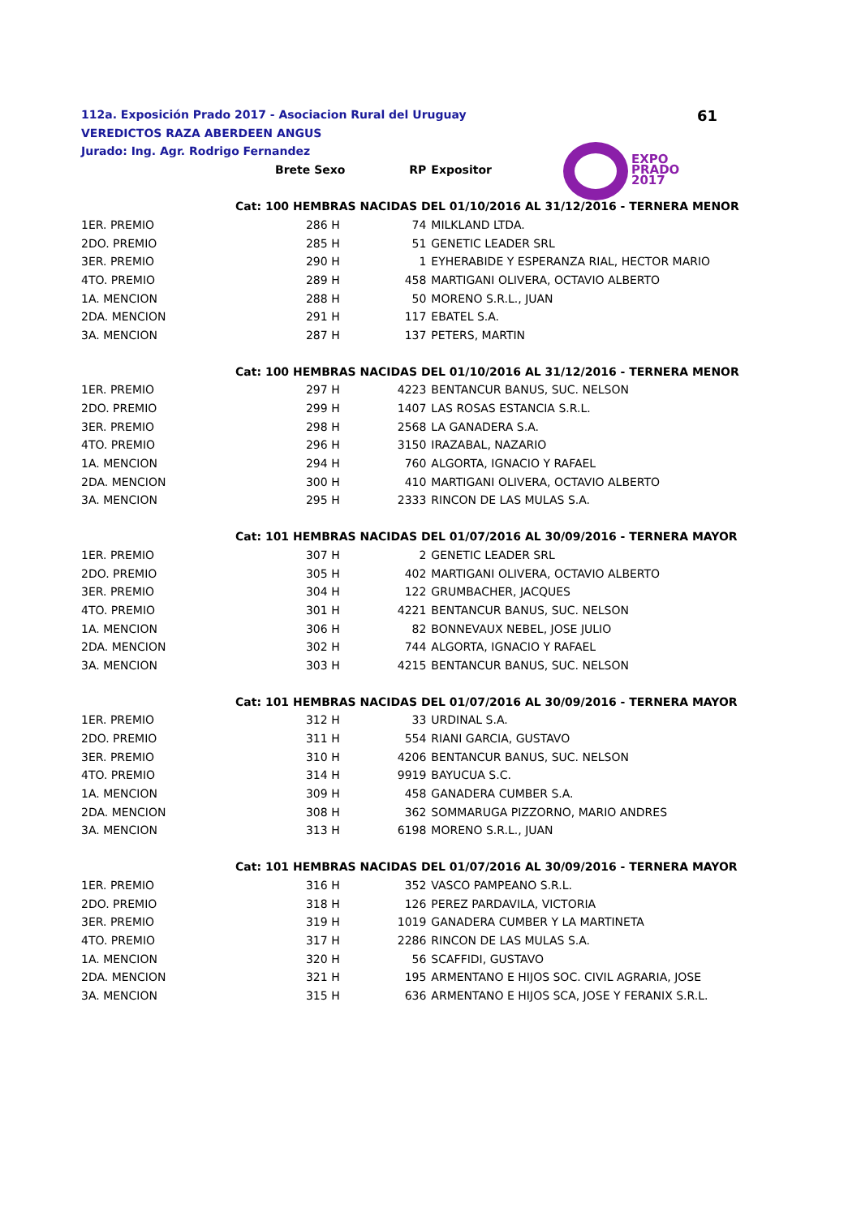61
112a. Exposición Prado 2017 - Asociacion Rural del Uruguay
VEREDICTOS RAZA ABERDEEN ANGUS
Jurado: Ing. Agr. Rodrigo Fernandez
EXPO
PRADO
2017
| | Brete Sexo | | RP | Expositor |
| --- | --- | --- | --- | --- |
| Cat: 100 HEMBRAS NACIDAS DEL 01/10/2016 AL 31/12/2016 - TERNERA MENOR | | | | |
| 1ER. PREMIO | 286 | H | 74 | MILKLAND LTDA. |
| 2DO. PREMIO | 285 | H | 51 | GENETIC LEADER SRL |
| 3ER. PREMIO | 290 | H | 1 | EYHERABIDE Y ESPERANZA RIAL, HECTOR MARIO |
| 4TO. PREMIO | 289 | H | 458 | MARTIGANI OLIVERA, OCTAVIO ALBERTO |
| 1A. MENCION | 288 | H | 50 | MORENO S.R.L., JUAN |
| 2DA. MENCION | 291 | H | 117 | EBATEL S.A. |
| 3A. MENCION | 287 | H | 137 | PETERS, MARTIN |
| Cat: 100 HEMBRAS NACIDAS DEL 01/10/2016 AL 31/12/2016 - TERNERA MENOR | | | | |
| 1ER. PREMIO | 297 | H | 4223 | BENTANCUR BANUS, SUC. NELSON |
| 2DO. PREMIO | 299 | H | 1407 | LAS ROSAS ESTANCIA S.R.L. |
| 3ER. PREMIO | 298 | H | 2568 | LA GANADERA S.A. |
| 4TO. PREMIO | 296 | H | 3150 | IRAZABAL, NAZARIO |
| 1A. MENCION | 294 | H | 760 | ALGORTA, IGNACIO Y RAFAEL |
| 2DA. MENCION | 300 | H | 410 | MARTIGANI OLIVERA, OCTAVIO ALBERTO |
| 3A. MENCION | 295 | H | 2333 | RINCON DE LAS MULAS S.A. |
| Cat: 101 HEMBRAS NACIDAS DEL 01/07/2016 AL 30/09/2016 - TERNERA MAYOR | | | | |
| 1ER. PREMIO | 307 | H | 2 | GENETIC LEADER SRL |
| 2DO. PREMIO | 305 | H | 402 | MARTIGANI OLIVERA, OCTAVIO ALBERTO |
| 3ER. PREMIO | 304 | H | 122 | GRUMBACHER, JACQUES |
| 4TO. PREMIO | 301 | H | 4221 | BENTANCUR BANUS, SUC. NELSON |
| 1A. MENCION | 306 | H | 82 | BONNEVAUX NEBEL, JOSE JULIO |
| 2DA. MENCION | 302 | H | 744 | ALGORTA, IGNACIO Y RAFAEL |
| 3A. MENCION | 303 | H | 4215 | BENTANCUR BANUS, SUC. NELSON |
| Cat: 101 HEMBRAS NACIDAS DEL 01/07/2016 AL 30/09/2016 - TERNERA MAYOR | | | | |
| 1ER. PREMIO | 312 | H | 33 | URDINAL S.A. |
| 2DO. PREMIO | 311 | H | 554 | RIANI GARCIA, GUSTAVO |
| 3ER. PREMIO | 310 | H | 4206 | BENTANCUR BANUS, SUC. NELSON |
| 4TO. PREMIO | 314 | H | 9919 | BAYUCUA S.C. |
| 1A. MENCION | 309 | H | 458 | GANADERA CUMBER S.A. |
| 2DA. MENCION | 308 | H | 362 | SOMMARUGA PIZZORNO, MARIO ANDRES |
| 3A. MENCION | 313 | H | 6198 | MORENO S.R.L., JUAN |
| Cat: 101 HEMBRAS NACIDAS DEL 01/07/2016 AL 30/09/2016 - TERNERA MAYOR | | | | |
| 1ER. PREMIO | 316 | H | 352 | VASCO PAMPEANO S.R.L. |
| 2DO. PREMIO | 318 | H | 126 | PEREZ PARDAVILA, VICTORIA |
| 3ER. PREMIO | 319 | H | 1019 | GANADERA CUMBER Y LA MARTINETA |
| 4TO. PREMIO | 317 | H | 2286 | RINCON DE LAS MULAS S.A. |
| 1A. MENCION | 320 | H | 56 | SCAFFIDI, GUSTAVO |
| 2DA. MENCION | 321 | H | 195 | ARMENTANO E HIJOS SOC. CIVIL AGRARIA, JOSE |
| 3A. MENCION | 315 | H | 636 | ARMENTANO E HIJOS SCA, JOSE Y FERANIX S.R.L. |